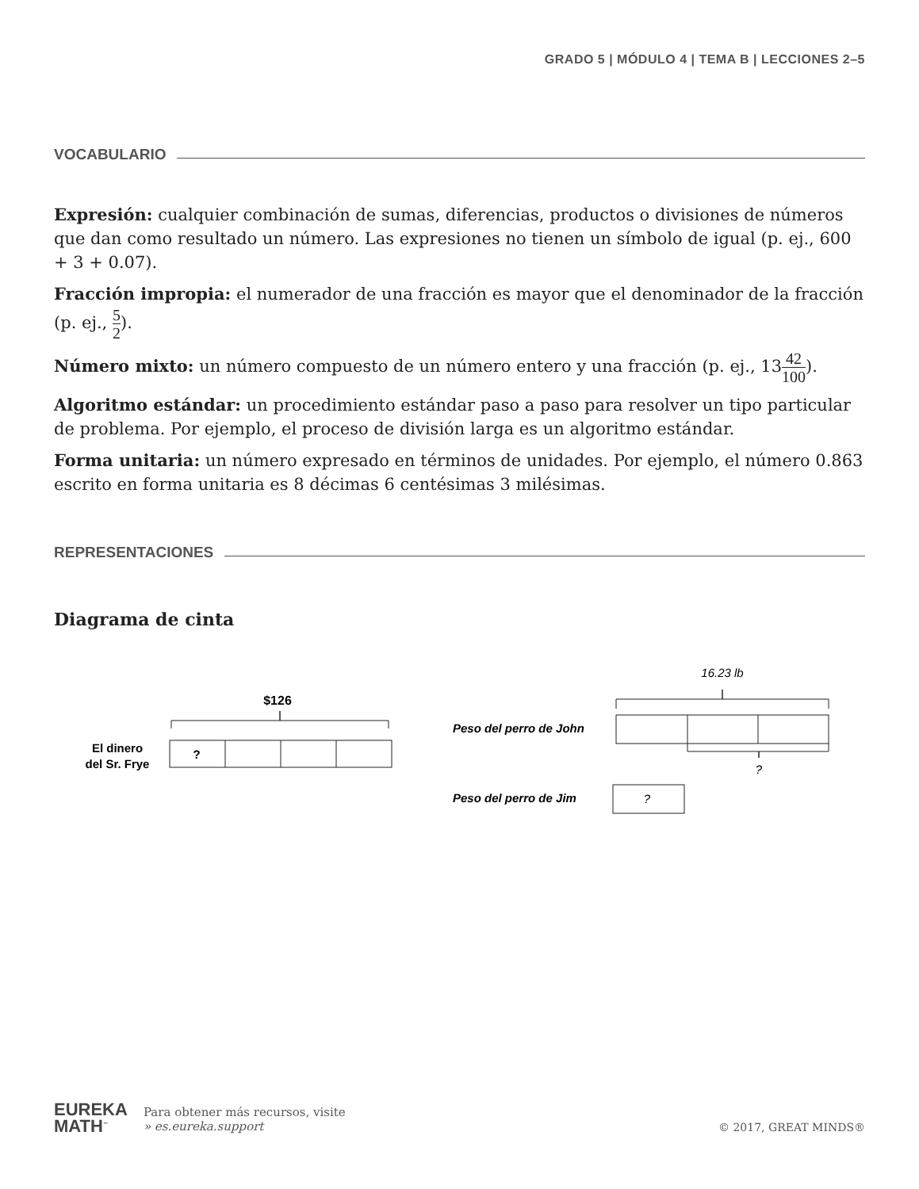GRADO 5 | MÓDULO 4 | TEMA B | LECCIONES 2–5
VOCABULARIO
Expresión: cualquier combinación de sumas, diferencias, productos o divisiones de números que dan como resultado un número. Las expresiones no tienen un símbolo de igual (p. ej., 600 + 3 + 0.07).
Fracción impropia: el numerador de una fracción es mayor que el denominador de la fracción (p. ej., 5 2).
Número mixto: un número compuesto de un número entero y una fracción (p. ej., 1342 100).
Algoritmo estándar: un procedimiento estándar paso a paso para resolver un tipo particular de problema. Por ejemplo, el proceso de división larga es un algoritmo estándar.
Forma unitaria: un número expresado en términos de unidades. Por ejemplo, el número 0.863 escrito en forma unitaria es 8 décimas 6 centésimas 3 milésimas.
REPRESENTACIONES
Diagrama de cinta
$126
El dinero
del Sr. Frye
?
16.23 lb
Peso del perro de John
?
Peso del perro de Jim
?
EUREKA
MATH<sup>™</sup>
Para obtener más recursos, visite
» es.eureka.support
© 2017, GREAT MINDS®